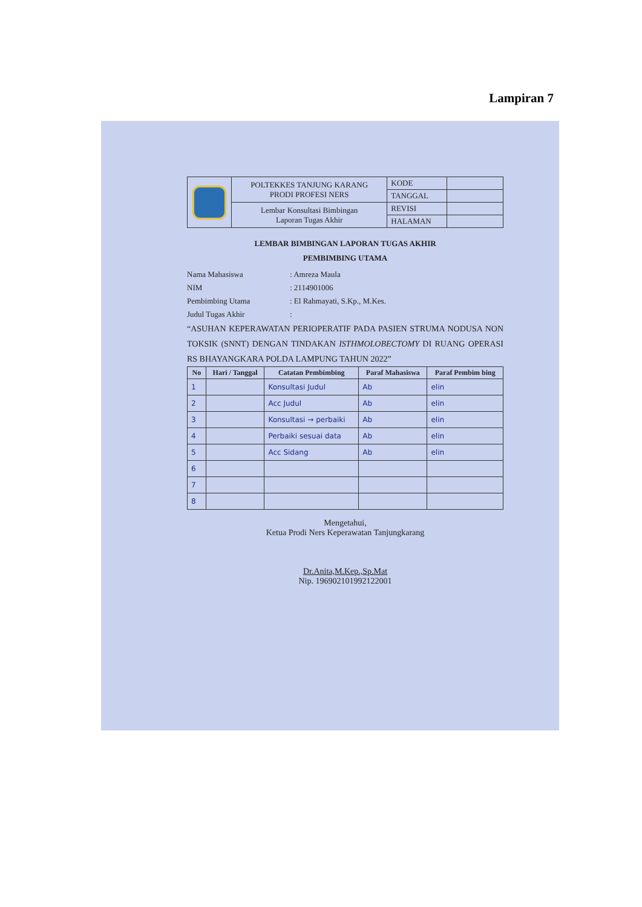Lampiran 7
| | POLTEKKES TANJUNG KARANG PRODI PROFESI NERS | KODE | |
| | | TANGGAL | |
| | Lembar Konsultasi Bimbingan Laporan Tugas Akhir | REVISI | |
| | | HALAMAN | |
LEMBAR BIMBINGAN LAPORAN TUGAS AKHIR
PEMBIMBING UTAMA
| Nama Mahasiswa | : Amreza Maula |
| NIM | : 2114901006 |
| Pembimbing Utama | : El Rahmayati, S.Kp., M.Kes. |
| Judul Tugas Akhir | : |
“ASUHAN KEPERAWATAN PERIOPERATIF PADA PASIEN STRUMA NODUSA NON TOKSIK (SNNT) DENGAN TINDAKAN ISTHMOLOBECTOMY DI RUANG OPERASI RS BHAYANGKARA POLDA LAMPUNG TAHUN 2022”
| No | Hari / Tanggal | Catatan Pembimbing | Paraf Mahasiswa | Paraf Pembim bing |
| --- | --- | --- | --- | --- |
| 1 | | Konsultasi Judul | Ab | elin |
| 2 | | Acc Judul | Ab | elin |
| 3 | | Konsultasi → perbaiki | Ab | elin |
| 4 | | Perbaiki sesuai data | Ab | elin |
| 5 | | Acc Sidang | Ab | elin |
| 6 | | | | |
| 7 | | | | |
| 8 | | | | |
Mengetahui,
Ketua Prodi Ners Keperawatan Tanjungkarang
Dr.Anita,M.Kep.,Sp.Mat
Nip. 196902101992122001